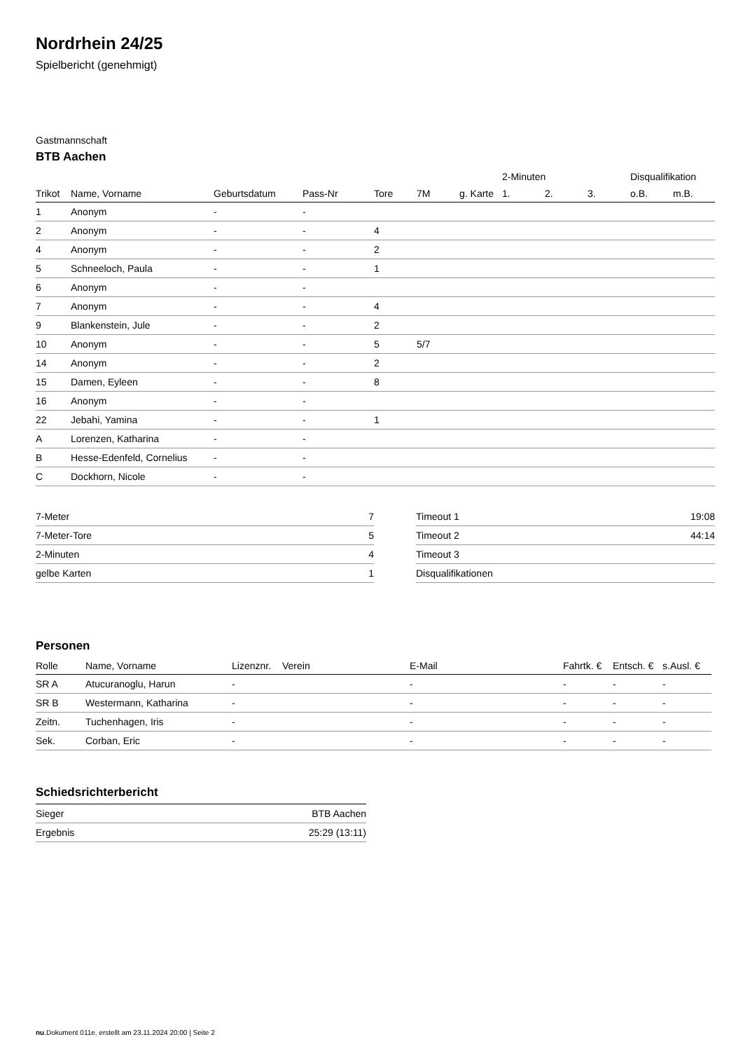Nordrhein 24/25
Spielbericht (genehmigt)
Gastmannschaft
BTB Aachen
| | | | | | | | 2-Minuten | | | Disqualifikation | |
| --- | --- | --- | --- | --- | --- | --- | --- | --- | --- | --- | --- |
| Trikot | Name, Vorname | Geburtsdatum | Pass-Nr | Tore | 7M | g. Karte | 1. | 2. | 3. | o.B. | m.B. |
| 1 | Anonym | - | - | | | | | | | | |
| 2 | Anonym | - | - | 4 | | | | | | | |
| 4 | Anonym | - | - | 2 | | | | | | | |
| 5 | Schneeloch, Paula | - | - | 1 | | | | | | | |
| 6 | Anonym | - | - | | | | | | | | |
| 7 | Anonym | - | - | 4 | | | | | | | |
| 9 | Blankenstein, Jule | - | - | 2 | | | | | | | |
| 10 | Anonym | - | - | 5 | 5/7 | | | | | | |
| 14 | Anonym | - | - | 2 | | | | | | | |
| 15 | Damen, Eyleen | - | - | 8 | | | | | | | |
| 16 | Anonym | - | - | | | | | | | | |
| 22 | Jebahi, Yamina | - | - | 1 | | | | | | | |
| A | Lorenzen, Katharina | - | - | | | | | | | | |
| B | Hesse-Edenfeld, Cornelius | - | - | | | | | | | | |
| C | Dockhorn, Nicole | - | - | | | | | | | | |
| 7-Meter | 7 |
| 7-Meter-Tore | 5 |
| 2-Minuten | 4 |
| gelbe Karten | 1 |
| Timeout 1 | 19:08 |
| Timeout 2 | 44:14 |
| Timeout 3 | |
| Disqualifikationen | |
Personen
| Rolle | Name, Vorname | Lizenznr. | Verein | E-Mail | Fahrtk. € | Entsch. € | s.Ausl. € |
| --- | --- | --- | --- | --- | --- | --- | --- |
| SR A | Atucuranoglu, Harun | - | | - | - | - | - |
| SR B | Westermann, Katharina | - | | - | - | - | - |
| Zeitn. | Tuchenhagen, Iris | - | | - | - | - | - |
| Sek. | Corban, Eric | - | | - | - | - | - |
Schiedsrichterbericht
| Sieger | BTB Aachen |
| Ergebnis | 25:29 (13:11) |
nu.Dokument 011e, erstellt am 23.11.2024 20:00 | Seite 2